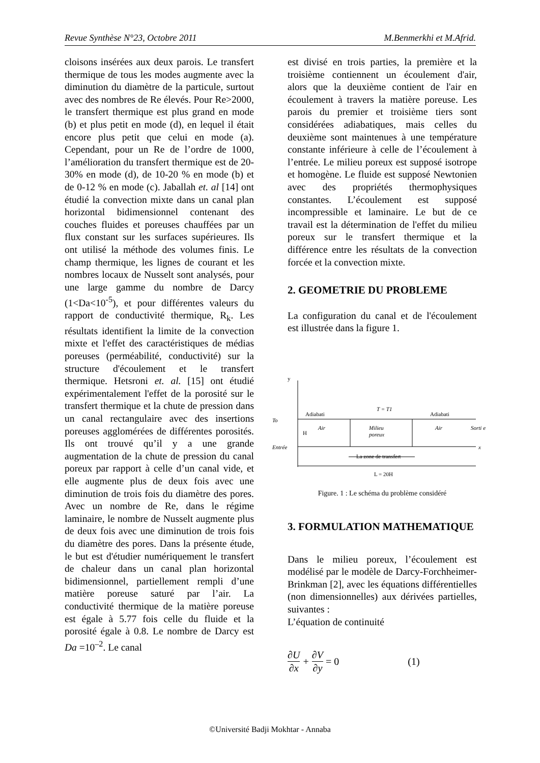Revue Synthèse N°23, Octobre 2011 M.Benmerkhi et M.Afrid.
cloisons insérées aux deux parois. Le transfert thermique de tous les modes augmente avec la diminution du diamètre de la particule, surtout avec des nombres de Re élevés. Pour Re>2000, le transfert thermique est plus grand en mode (b) et plus petit en mode (d), en lequel il était encore plus petit que celui en mode (a). Cependant, pour un Re de l’ordre de 1000, l’amélioration du transfert thermique est de 20-30% en mode (d), de 10-20 % en mode (b) et de 0-12 % en mode (c). Jaballah et. al [14] ont étudié la convection mixte dans un canal plan horizontal bidimensionnel contenant des couches fluides et poreuses chauffées par un flux constant sur les surfaces supérieures. Ils ont utilisé la méthode des volumes finis. Le champ thermique, les lignes de courant et les nombres locaux de Nusselt sont analysés, pour une large gamme du nombre de Darcy (1<Da<10<sup>-5</sup>), et pour différentes valeurs du rapport de conductivité thermique, R<sub>k</sub>. Les résultats identifient la limite de la convection mixte et l'effet des caractéristiques de médias poreuses (perméabilité, conductivité) sur la structure d'écoulement et le transfert thermique. Hetsroni et. al. [15] ont étudié expérimentalement l'effet de la porosité sur le transfert thermique et la chute de pression dans un canal rectangulaire avec des insertions poreuses agglomérées de différentes porosités. Ils ont trouvé qu’il y a une grande augmentation de la chute de pression du canal poreux par rapport à celle d’un canal vide, et elle augmente plus de deux fois avec une diminution de trois fois du diamètre des pores. Avec un nombre de Re, dans le régime laminaire, le nombre de Nusselt augmente plus de deux fois avec une diminution de trois fois du diamètre des pores. Dans la présente étude, le but est d'étudier numériquement le transfert de chaleur dans un canal plan horizontal bidimensionnel, partiellement rempli d’une matière poreuse saturé par l’air. La conductivité thermique de la matière poreuse est égale à 5.77 fois celle du fluide et la porosité égale à 0.8. Le nombre de Darcy est Da =10<sup>–2</sup>. Le canal
est divisé en trois parties, la première et la troisième contiennent un écoulement d'air, alors que la deuxième contient de l'air en écoulement à travers la matière poreuse. Les parois du premier et troisième tiers sont considérées adiabatiques, mais celles du deuxième sont maintenues à une température constante inférieure à celle de l’écoulement à l’entrée. Le milieu poreux est supposé isotrope et homogène. Le fluide est supposé Newtonien avec des propriétés thermophysiques constantes. L’écoulement est supposé incompressible et laminaire. Le but de ce travail est la détermination de l'effet du milieu poreux sur le transfert thermique et la différence entre les résultats de la convection forcée et la convection mixte.
2. GEOMETRIE DU PROBLEME
La configuration du canal et de l'écoulement est illustrée dans la figure 1.
y
T = T1
Adiabati
Adiabati
To
H
Air
Milieu
poreux
Air
Sorti e
Entrée
x
La zone de transfert
L = 20H
Figure. 1 : Le schéma du problème considéré
3. FORMULATION MATHEMATIQUE
Dans le milieu poreux, l’écoulement est modélisé par le modèle de Darcy-Forchheimer-Brinkman [2], avec les équations différentielles (non dimensionnelles) aux dérivées partielles, suivantes :
L’équation de continuité
∂U ∂x + ∂V ∂y = 0 (1)
©Université Badji Mokhtar - Annaba